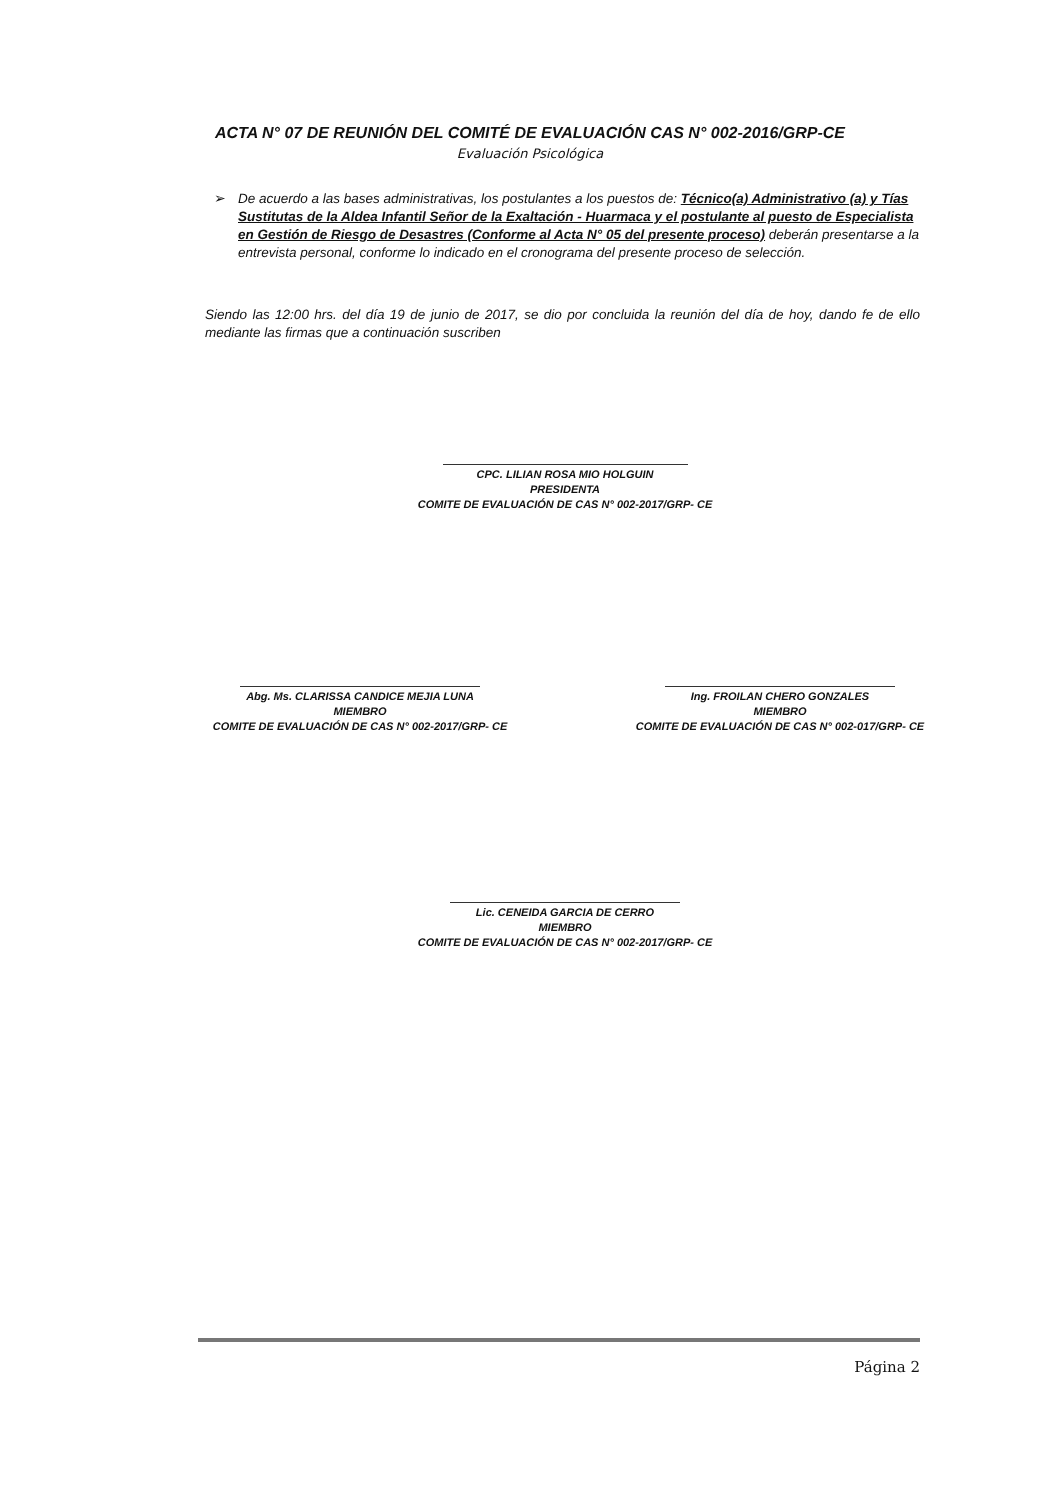ACTA N° 07 DE REUNIÓN DEL COMITÉ DE EVALUACIÓN CAS N° 002-2016/GRP-CE
Evaluación Psicológica
➢ De acuerdo a las bases administrativas, los postulantes a los puestos de: Técnico(a) Administrativo (a) y Tías Sustitutas de la Aldea Infantil Señor de la Exaltación - Huarmaca y el postulante al puesto de Especialista en Gestión de Riesgo de Desastres (Conforme al Acta N° 05 del presente proceso) deberán presentarse a la entrevista personal, conforme lo indicado en el cronograma del presente proceso de selección.
Siendo las 12:00 hrs. del día 19 de junio de 2017, se dio por concluida la reunión del día de hoy, dando fe de ello mediante las firmas que a continuación suscriben
CPC. LILIAN ROSA MIO HOLGUIN
PRESIDENTA
COMITE DE EVALUACIÓN DE CAS N° 002-2017/GRP- CE
Abg. Ms. CLARISSA CANDICE MEJIA LUNA
MIEMBRO
COMITE DE EVALUACIÓN DE CAS N° 002-2017/GRP- CE
Ing. FROILAN CHERO GONZALES
MIEMBRO
COMITE DE EVALUACIÓN DE CAS N° 002-017/GRP- CE
Lic. CENEIDA GARCIA DE CERRO
MIEMBRO
COMITE DE EVALUACIÓN DE CAS N° 002-2017/GRP- CE
Página 2